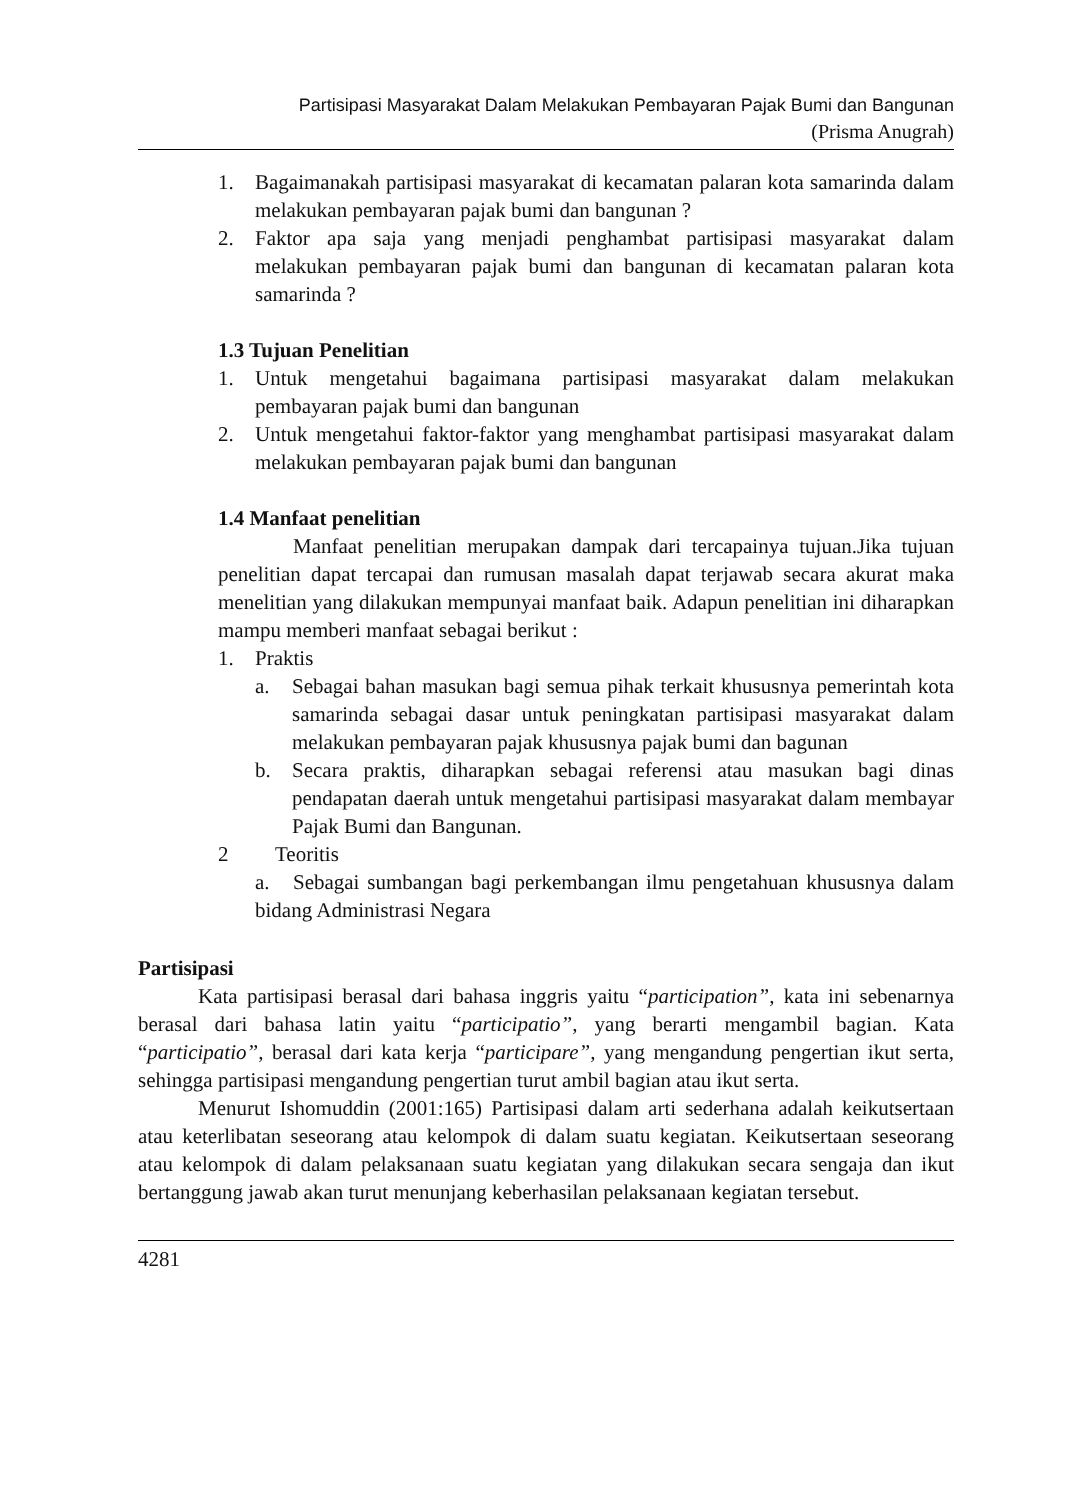Partisipasi Masyarakat Dalam Melakukan Pembayaran Pajak Bumi dan Bangunan
(Prisma Anugrah)
1. Bagaimanakah partisipasi masyarakat di kecamatan palaran kota samarinda dalam melakukan pembayaran pajak bumi dan bangunan ?
2. Faktor apa saja yang menjadi penghambat partisipasi masyarakat dalam melakukan pembayaran pajak bumi dan bangunan di kecamatan palaran kota samarinda ?
1.3 Tujuan Penelitian
1. Untuk mengetahui bagaimana partisipasi masyarakat dalam melakukan pembayaran pajak bumi dan bangunan
2. Untuk mengetahui faktor-faktor yang menghambat partisipasi masyarakat dalam melakukan pembayaran pajak bumi dan bangunan
1.4 Manfaat penelitian
Manfaat penelitian merupakan dampak dari tercapainya tujuan.Jika tujuan penelitian dapat tercapai dan rumusan masalah dapat terjawab secara akurat maka menelitian yang dilakukan mempunyai manfaat baik. Adapun penelitian ini diharapkan mampu memberi manfaat sebagai berikut :
1. Praktis
a. Sebagai bahan masukan bagi semua pihak terkait khususnya pemerintah kota samarinda sebagai dasar untuk peningkatan partisipasi masyarakat dalam melakukan pembayaran pajak khususnya pajak bumi dan bagunan
b. Secara praktis, diharapkan sebagai referensi atau masukan bagi dinas pendapatan daerah untuk mengetahui partisipasi masyarakat dalam membayar Pajak Bumi dan Bangunan.
2 Teoritis
a. Sebagai sumbangan bagi perkembangan ilmu pengetahuan khususnya dalam bidang Administrasi Negara
Partisipasi
Kata partisipasi berasal dari bahasa inggris yaitu “participation”, kata ini sebenarnya berasal dari bahasa latin yaitu “participatio”, yang berarti mengambil bagian. Kata “participatio”, berasal dari kata kerja “participare”, yang mengandung pengertian ikut serta, sehingga partisipasi mengandung pengertian turut ambil bagian atau ikut serta.
Menurut Ishomuddin (2001:165) Partisipasi dalam arti sederhana adalah keikutsertaan atau keterlibatan seseorang atau kelompok di dalam suatu kegiatan. Keikutsertaan seseorang atau kelompok di dalam pelaksanaan suatu kegiatan yang dilakukan secara sengaja dan ikut bertanggung jawab akan turut menunjang keberhasilan pelaksanaan kegiatan tersebut.
4281